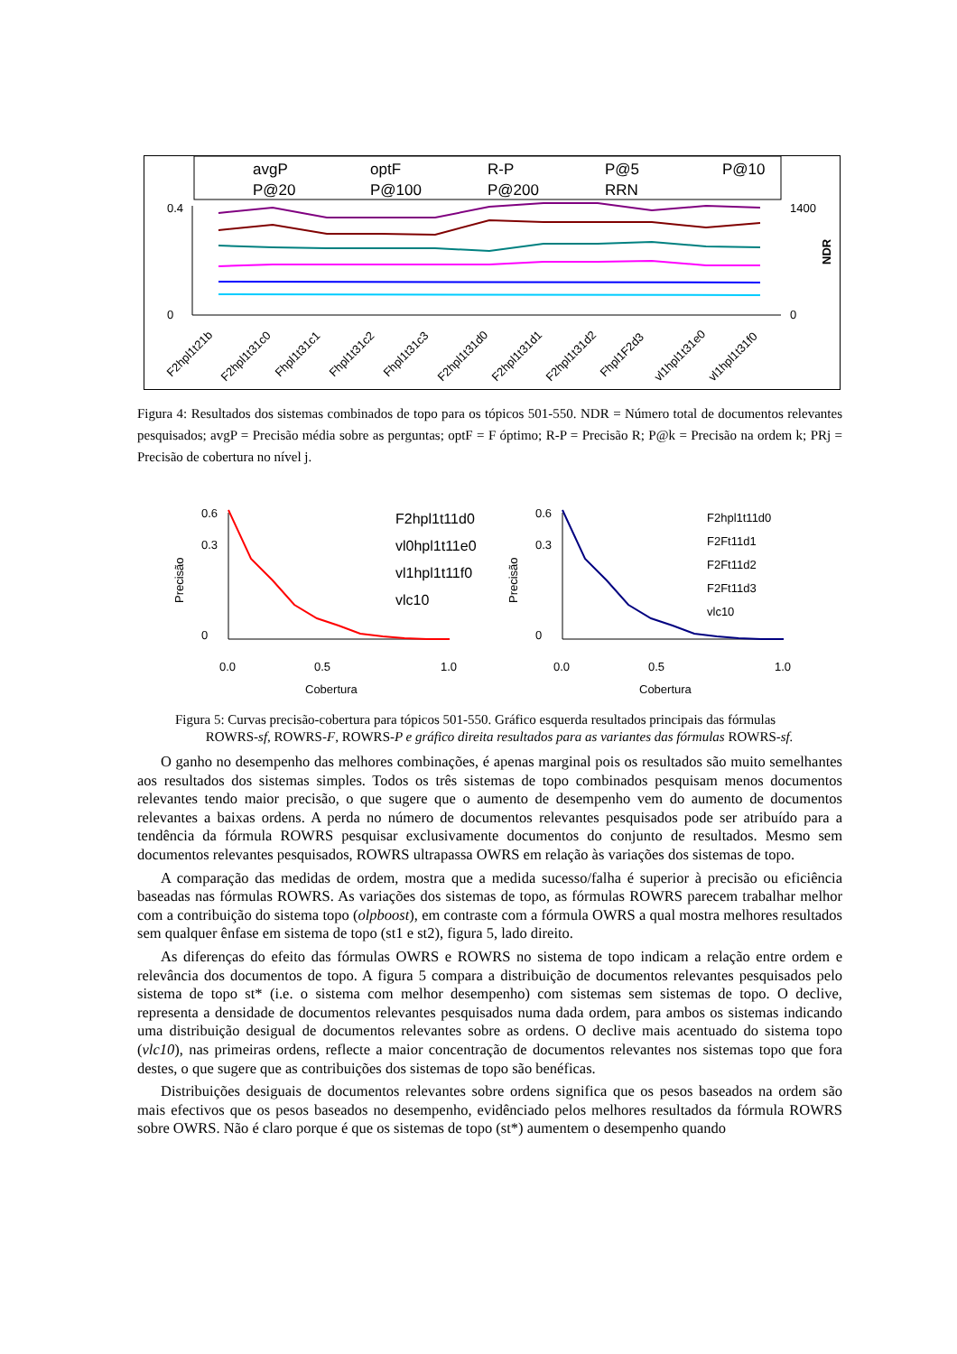avgP
optF
R-P
P@5
P@10
P@20
P@100
P@200
RRN
0.4
0
1400
0
NDR
F2hpl1t21b
F2hpl1t31c0
Fhpl1t31c1
Fhpl1t31c2
Fhpl1t31c3
F2hpl1t31d0
F2hpl1t31d1
F2hpl1t31d2
Fhpl1F2d3
vl1hpl1t31e0
vl1hpl1t31f0
Figura 4: Resultados dos sistemas combinados de topo para os tópicos 501-550. NDR = Número total de documentos relevantes pesquisados; avgP = Precisão média sobre as perguntas; optF = F óptimo; R-P = Precisão R; P@k = Precisão na ordem k; PRj = Precisão de cobertura no nível j.
Precisão
0
0.3
0.6
0.0
0.5
1.0
Cobertura
F2hpl1t11d0
vl0hpl1t11e0
vl1hpl1t11f0
vlc10
Precisão
0
0.3
0.6
0.0
0.5
1.0
Cobertura
F2hpl1t11d0
F2Ft11d1
F2Ft11d2
F2Ft11d3
vlc10
Figura 5: Curvas precisão-cobertura para tópicos 501-550. Gráfico esquerda resultados principais das fórmulas
ROWRS-sf, ROWRS-F, ROWRS-P e gráfico direita resultados para as variantes das fórmulas ROWRS-sf.
O ganho no desempenho das melhores combinações, é apenas marginal pois os resultados são muito semelhantes aos resultados dos sistemas simples. Todos os três sistemas de topo combinados pesquisam menos documentos relevantes tendo maior precisão, o que sugere que o aumento de desempenho vem do aumento de documentos relevantes a baixas ordens. A perda no número de documentos relevantes pesquisados pode ser atribuído para a tendência da fórmula ROWRS pesquisar exclusivamente documentos do conjunto de resultados. Mesmo sem documentos relevantes pesquisados, ROWRS ultrapassa OWRS em relação às variações dos sistemas de topo.
A comparação das medidas de ordem, mostra que a medida sucesso/falha é superior à precisão ou eficiência baseadas nas fórmulas ROWRS. As variações dos sistemas de topo, as fórmulas ROWRS parecem trabalhar melhor com a contribuição do sistema topo (olpboost), em contraste com a fórmula OWRS a qual mostra melhores resultados sem qualquer ênfase em sistema de topo (st1 e st2), figura 5, lado direito.
As diferenças do efeito das fórmulas OWRS e ROWRS no sistema de topo indicam a relação entre ordem e relevância dos documentos de topo. A figura 5 compara a distribuição de documentos relevantes pesquisados pelo sistema de topo st* (i.e. o sistema com melhor desempenho) com sistemas sem sistemas de topo. O declive, representa a densidade de documentos relevantes pesquisados numa dada ordem, para ambos os sistemas indicando uma distribuição desigual de documentos relevantes sobre as ordens. O declive mais acentuado do sistema topo (vlc10), nas primeiras ordens, reflecte a maior concentração de documentos relevantes nos sistemas topo que fora destes, o que sugere que as contribuições dos sistemas de topo são benéficas.
Distribuições desiguais de documentos relevantes sobre ordens significa que os pesos baseados na ordem são mais efectivos que os pesos baseados no desempenho, evidênciado pelos melhores resultados da fórmula ROWRS sobre OWRS. Não é claro porque é que os sistemas de topo (st*) aumentem o desempenho quando